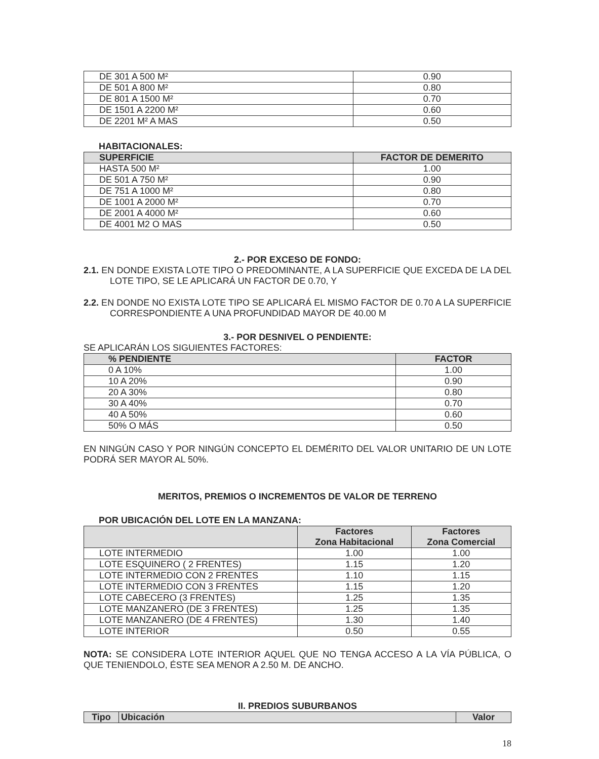| DE 301 A 500 M² | 0.90 |
| DE 501 A 800 M² | 0.80 |
| DE 801 A 1500 M² | 0.70 |
| DE 1501 A 2200 M² | 0.60 |
| DE 2201 M² A MAS | 0.50 |
HABITACIONALES:
| SUPERFICIE | FACTOR DE DEMERITO |
| --- | --- |
| HASTA 500 M² | 1.00 |
| DE 501 A 750 M² | 0.90 |
| DE 751 A 1000 M² | 0.80 |
| DE 1001 A 2000 M² | 0.70 |
| DE 2001 A 4000 M² | 0.60 |
| DE 4001 M2 O MAS | 0.50 |
2.- POR EXCESO DE FONDO:
2.1. EN DONDE EXISTA LOTE TIPO O PREDOMINANTE, A LA SUPERFICIE QUE EXCEDA DE LA DEL LOTE TIPO, SE LE APLICARÁ UN FACTOR DE 0.70, Y
2.2. EN DONDE NO EXISTA LOTE TIPO SE APLICARÁ EL MISMO FACTOR DE 0.70 A LA SUPERFICIE CORRESPONDIENTE A UNA PROFUNDIDAD MAYOR DE 40.00 M
3.- POR DESNIVEL O PENDIENTE:
SE APLICARÁN LOS SIGUIENTES FACTORES:
| % PENDIENTE | FACTOR |
| --- | --- |
| 0 A 10% | 1.00 |
| 10 A 20% | 0.90 |
| 20 A 30% | 0.80 |
| 30 A 40% | 0.70 |
| 40 A 50% | 0.60 |
| 50% O MÁS | 0.50 |
EN NINGÚN CASO Y POR NINGÚN CONCEPTO EL DEMÉRITO DEL VALOR UNITARIO DE UN LOTE PODRÁ SER MAYOR AL 50%.
MERITOS, PREMIOS O INCREMENTOS DE VALOR DE TERRENO
POR UBICACIÓN DEL LOTE EN LA MANZANA:
| | Factores Zona Habitacional | Factores Zona Comercial |
| --- | --- | --- |
| LOTE INTERMEDIO | 1.00 | 1.00 |
| LOTE ESQUINERO ( 2 FRENTES) | 1.15 | 1.20 |
| LOTE INTERMEDIO CON 2 FRENTES | 1.10 | 1.15 |
| LOTE INTERMEDIO CON 3 FRENTES | 1.15 | 1.20 |
| LOTE CABECERO (3 FRENTES) | 1.25 | 1.35 |
| LOTE MANZANERO (DE 3 FRENTES) | 1.25 | 1.35 |
| LOTE MANZANERO (DE 4 FRENTES) | 1.30 | 1.40 |
| LOTE INTERIOR | 0.50 | 0.55 |
NOTA: SE CONSIDERA LOTE INTERIOR AQUEL QUE NO TENGA ACCESO A LA VÍA PÚBLICA, O QUE TENIENDOLO, ÉSTE SEA MENOR A 2.50 M. DE ANCHO.
II. PREDIOS SUBURBANOS
| Tipo | Ubicación | Valor |
| --- | --- | --- |
18